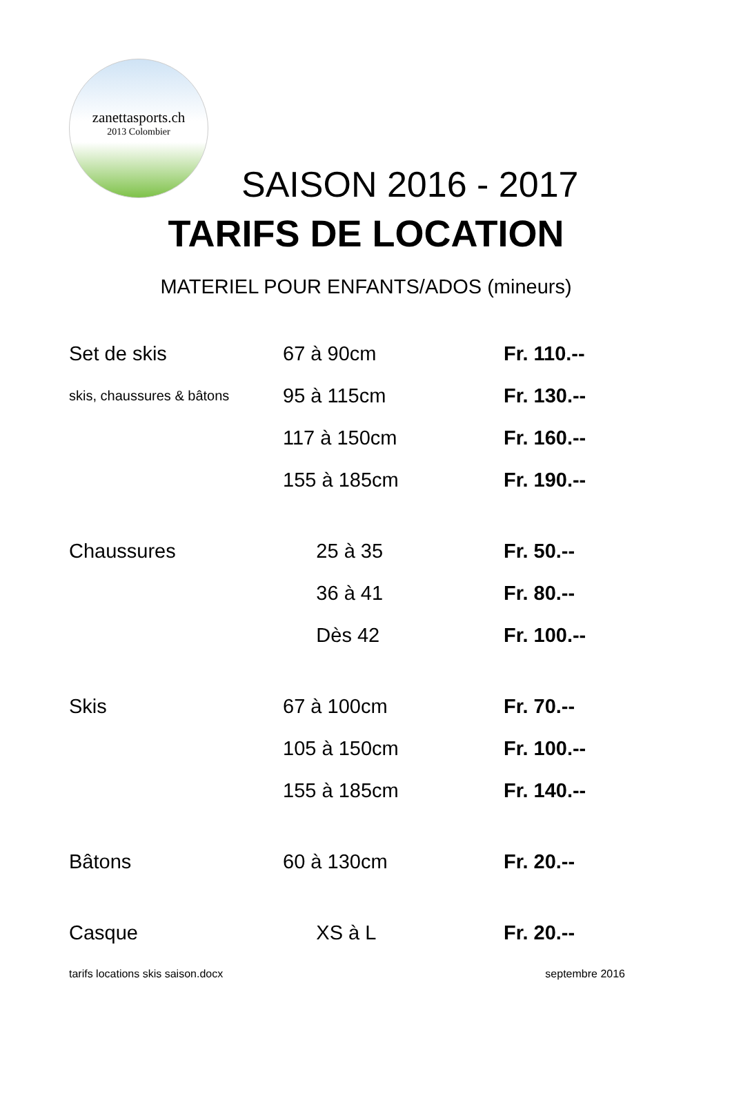zanettasports.ch
2013 Colombier
SAISON 2016 - 2017
TARIFS DE LOCATION
MATERIEL POUR ENFANTS/ADOS (mineurs)
| Set de skis | 67 à 90cm | Fr. 110.-- |
| skis, chaussures & bâtons | 95 à 115cm | Fr. 130.-- |
| | 117 à 150cm | Fr. 160.-- |
| | 155 à 185cm | Fr. 190.-- |
| Chaussures | 25 à 35 | Fr. 50.-- |
| | 36 à 41 | Fr. 80.-- |
| | Dès 42 | Fr. 100.-- |
| Skis | 67 à 100cm | Fr. 70.-- |
| | 105 à 150cm | Fr. 100.-- |
| | 155 à 185cm | Fr. 140.-- |
| Bâtons | 60 à 130cm | Fr. 20.-- |
| Casque | XS à L | Fr. 20.-- |
tarifs locations skis saison.docx septembre 2016